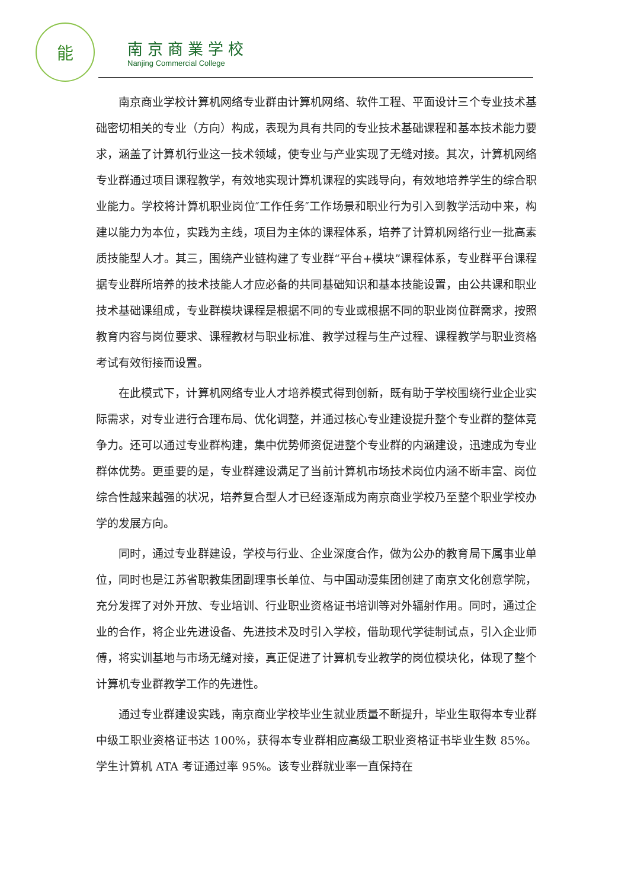能
南京商業学校
Nanjing Commercial College
南京商业学校计算机网络专业群由计算机网络、软件工程、平面设计三个专业技术基础密切相关的专业（方向）构成，表现为具有共同的专业技术基础课程和基本技术能力要求，涵盖了计算机行业这一技术领域，使专业与产业实现了无缝对接。其次，计算机网络专业群通过项目课程教学，有效地实现计算机课程的实践导向，有效地培养学生的综合职业能力。学校将计算机职业岗位″工作任务″工作场景和职业行为引入到教学活动中来，构建以能力为本位，实践为主线，项目为主体的课程体系，培养了计算机网络行业一批高素质技能型人才。其三，围绕产业链构建了专业群“平台+模块”课程体系，专业群平台课程据专业群所培养的技术技能人才应必备的共同基础知识和基本技能设置，由公共课和职业技术基础课组成，专业群模块课程是根据不同的专业或根据不同的职业岗位群需求，按照教育内容与岗位要求、课程教材与职业标准、教学过程与生产过程、课程教学与职业资格考试有效衔接而设置。
在此模式下，计算机网络专业人才培养模式得到创新，既有助于学校围绕行业企业实际需求，对专业进行合理布局、优化调整，并通过核心专业建设提升整个专业群的整体竞争力。还可以通过专业群构建，集中优势师资促进整个专业群的内涵建设，迅速成为专业群体优势。更重要的是，专业群建设满足了当前计算机市场技术岗位内涵不断丰富、岗位综合性越来越强的状况，培养复合型人才已经逐渐成为南京商业学校乃至整个职业学校办学的发展方向。
同时，通过专业群建设，学校与行业、企业深度合作，做为公办的教育局下属事业单位，同时也是江苏省职教集团副理事长单位、与中国动漫集团创建了南京文化创意学院，充分发挥了对外开放、专业培训、行业职业资格证书培训等对外辐射作用。同时，通过企业的合作，将企业先进设备、先进技术及时引入学校，借助现代学徒制试点，引入企业师傅，将实训基地与市场无缝对接，真正促进了计算机专业教学的岗位模块化，体现了整个计算机专业群教学工作的先进性。
通过专业群建设实践，南京商业学校毕业生就业质量不断提升，毕业生取得本专业群中级工职业资格证书达 100%，获得本专业群相应高级工职业资格证书毕业生数 85%。学生计算机 ATA 考证通过率 95%。该专业群就业率一直保持在